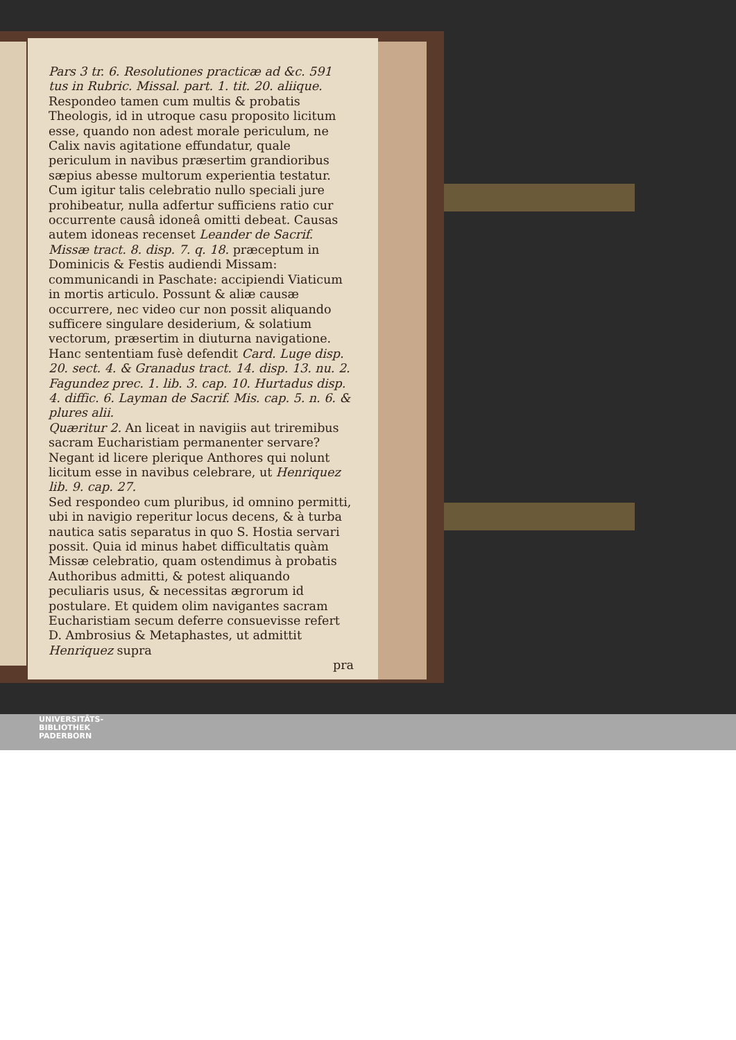Pars 3 tr. 6. Resolutiones practicæ ad &c. 591
tus in Rubric. Missal. part. 1. tit. 20. aliique.
Respondeo tamen cum multis & probatis Theologis, id in utroque casu proposito licitum esse, quando non adest morale periculum, ne Calix navis agitatione effundatur, quale periculum in navibus præsertim grandioribus sæpius abesse multorum experientia testatur. Cum igitur talis celebratio nullo speciali jure prohibeatur, nulla adfertur sufficiens ratio cur occurrente causâ idoneâ omitti debeat. Causas autem idoneas recenset Leander de Sacrif. Missæ tract. 8. disp. 7. q. 18. præceptum in Dominicis & Festis audiendi Missam: communicandi in Paschate: accipiendi Viaticum in mortis articulo. Possunt & aliæ causæ occurrere, nec video cur non possit aliquando sufficere singulare desiderium, & solatium vectorum, præsertim in diuturna navigatione. Hanc sententiam fusè defendit Card. Luge disp. 20. sect. 4. & Granadus tract. 14. disp. 13. nu. 2. Fagundez prec. 1. lib. 3. cap. 10. Hurtadus disp. 4. diffic. 6. Layman de Sacrif. Mis. cap. 5. n. 6. & plures alii.
Quæritur 2. An liceat in navigiis aut triremibus sacram Eucharistiam permanenter servare? Negant id licere plerique Anthores qui nolunt licitum esse in navibus celebrare, ut Henriquez lib. 9. cap. 27.
Sed respondeo cum pluribus, id omnino permitti, ubi in navigio reperitur locus decens, & à turba nautica satis separatus in quo S. Hostia servari possit. Quia id minus habet difficultatis quàm Missæ celebratio, quam ostendimus à probatis Authoribus admitti, & potest aliquando peculiaris usus, & necessitas ægrorum id postulare. Et quidem olim navigantes sacram Eucharistiam secum deferre consuevisse refert D. Ambrosius & Metaphastes, ut admittit Henriquez supra
pra
UNIVERSITÄTS-
BIBLIOTHEK
PADERBORN